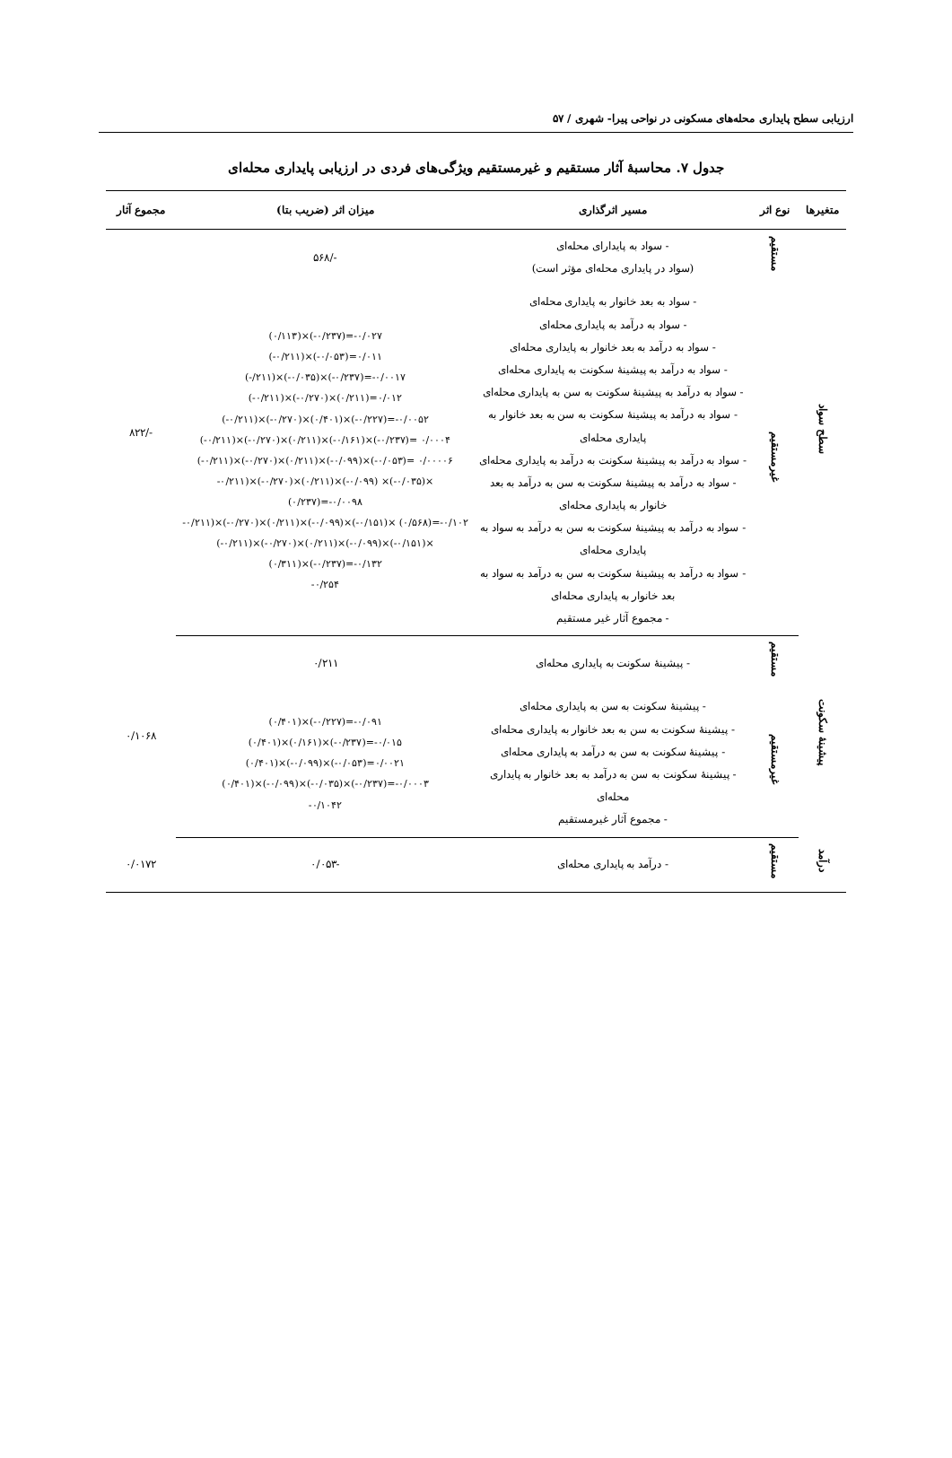ارزیابی سطح پایداری محله‌های مسکونی در نواحی پیرا- شهری / ۵۷
جدول ۷. محاسبهٔ آثار مستقیم و غیرمستقیم ویژگی‌های فردی در ارزیابی پایداری محله‌ای
| متغیرها | نوع اثر | مسیر اثرگذاری | میزان اثر (ضریب بتا) | مجموع آثار |
| --- | --- | --- | --- | --- |
| سطح سواد | مستقیم | - سواد به پایدارای محله‌ای (سواد در پایداری محله‌ای مؤثر است) | -/۵۶۸ | -/۸۲۲ |
| | غیرمستقیم | - سواد به بعد خانوار به پایداری محله‌ای - سواد به درآمد به پایداری محله‌ای - سواد به درآمد به بعد خانوار به پایداری محله‌ای - سواد به درآمد به پیشینهٔ سکونت به پایداری محله‌ای - سواد به درآمد به پیشینهٔ سکونت به سن به پایداری محله‌ای - سواد به درآمد به پیشینهٔ سکونت به سن به بعد خانوار به پایداری محله‌ای - سواد به درآمد به پیشینهٔ سکونت به درآمد به پایداری محله‌ای - سواد به درآمد به پیشینهٔ سکونت به سن به درآمد به بعد خانوار به پایداری محله‌ای - سواد به درآمد به پیشینهٔ سکونت به سن به درآمد به سواد به پایداری محله‌ای - سواد به درآمد به پیشینهٔ سکونت به سن به درآمد به سواد به بعد خانوار به پایداری محله‌ای - مجموع آثار غیر مستقیم | (۰/۱۱۳)×(-۰/۲۳۷)=-۰/۰۲۷ (-۰/۲۱۱)×(-۰/۰۵۳)=۰/۰۱۱ (-/۲۱۱)×(-۰/۰۳۵)×(-۰/۲۳۷)=-۰/۰۰۱۷ (-۰/۲۱۱)×(-۰/۲۷۰)×(۰/۲۱۱)=۰/۰۱۲ (-۰/۲۱۱)×(-۰/۲۷۰)×(۰/۴۰۱)×(-۰/۲۲۷)=-۰/۰۰۵۲ (-۰/۲۱۱)×(-۰/۲۷۰)×(۰/۲۱۱)×(-۰/۱۶۱)×(-۰/۲۳۷)= ۰/۰۰۰۴ (-۰/۲۱۱)×(-۰/۲۷۰)×(۰/۲۱۱)×(-۰/۰۹۹)×(-۰/۰۵۳)= ۰/۰۰۰۰۶ -۰/۲۱۱)×(-۰/۲۷۰)×(۰/۲۱۱)×(-۰/۰۹۹) ×(-۰/۰۳۵)× (۰/۲۳۷)=-۰/۰۰۹۸ -۰/۲۱۱)×(-۰/۲۷۰)×(۰/۲۱۱)×(-۰/۰۹۹)×(-۰/۱۵۱)× (۰/۵۶۸)=-۰/۱۰۲ (-۰/۲۱۱)×(-۰/۲۷۰)×(۰/۲۱۱)×(-۰/۰۹۹)×(-۰/۱۵۱)× (۰/۳۱۱)×(-۰/۲۳۷)=-۰/۱۳۲ -۰/۲۵۴ | |
| پیشینهٔ سکونت | مستقیم | - پیشینهٔ سکونت به پایداری محله‌ای | ۰/۲۱۱ | ۰/۱۰۶۸ |
| | غیرمستقیم | - پیشینهٔ سکونت به سن به پایداری محله‌ای - پیشینهٔ سکونت به سن به بعد خانوار به پایداری محله‌ای - پیشینهٔ سکونت به سن به درآمد به پایداری محله‌ای - پیشینهٔ سکونت به سن به درآمد به بعد خانوار به پایداری محله‌ای - مجموع آثار غیرمستقیم | (۰/۴۰۱)×(-۰/۲۲۷)=-۰/۰۹۱ (۰/۴۰۱)×(۰/۱۶۱)×(-۰/۲۳۷)=-۰/۰۱۵ (۰/۴۰۱)×(-۰/۰۹۹)×(-۰/۰۵۳)=۰/۰۰۲۱ (۰/۴۰۱)×(-۰/۰۹۹)×(-۰/۰۳۵)×(-۰/۲۳۷)=-۰/۰۰۰۳ -۰/۱۰۴۲ | |
| درآمد | مستقیم | - درآمد به پایداری محله‌ای | -۰/۰۵۳ | ۰/۰۱۷۲ |